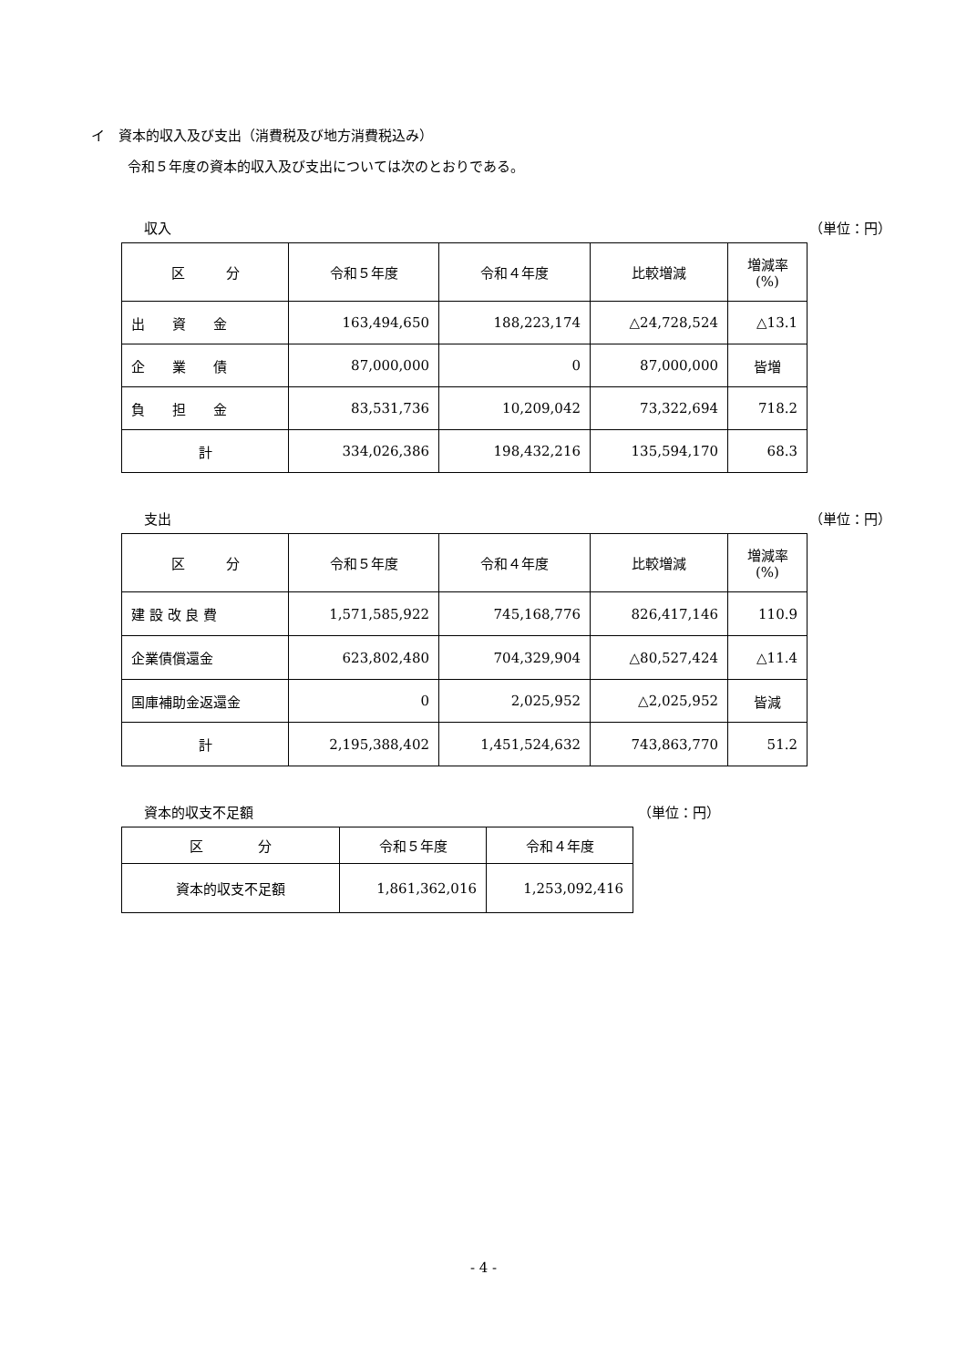イ　資本的収入及び支出（消費税及び地方消費税込み）
令和５年度の資本的収入及び支出については次のとおりである。
収入 （単位：円）
| 区 分 | 令和５年度 | 令和４年度 | 比較増減 | 増減率 (%) |
| --- | --- | --- | --- | --- |
| 出 資 金 | 163,494,650 | 188,223,174 | △24,728,524 | △13.1 |
| 企 業 債 | 87,000,000 | 0 | 87,000,000 | 皆増 |
| 負 担 金 | 83,531,736 | 10,209,042 | 73,322,694 | 718.2 |
| 計 | 334,026,386 | 198,432,216 | 135,594,170 | 68.3 |
支出 （単位：円）
| 区 分 | 令和５年度 | 令和４年度 | 比較増減 | 増減率 (%) |
| --- | --- | --- | --- | --- |
| 建 設 改 良 費 | 1,571,585,922 | 745,168,776 | 826,417,146 | 110.9 |
| 企業債償還金 | 623,802,480 | 704,329,904 | △80,527,424 | △11.4 |
| 国庫補助金返還金 | 0 | 2,025,952 | △2,025,952 | 皆減 |
| 計 | 2,195,388,402 | 1,451,524,632 | 743,863,770 | 51.2 |
資本的収支不足額 （単位：円）
| 区 分 | 令和５年度 | 令和４年度 |
| --- | --- | --- |
| 資本的収支不足額 | 1,861,362,016 | 1,253,092,416 |
- 4 -